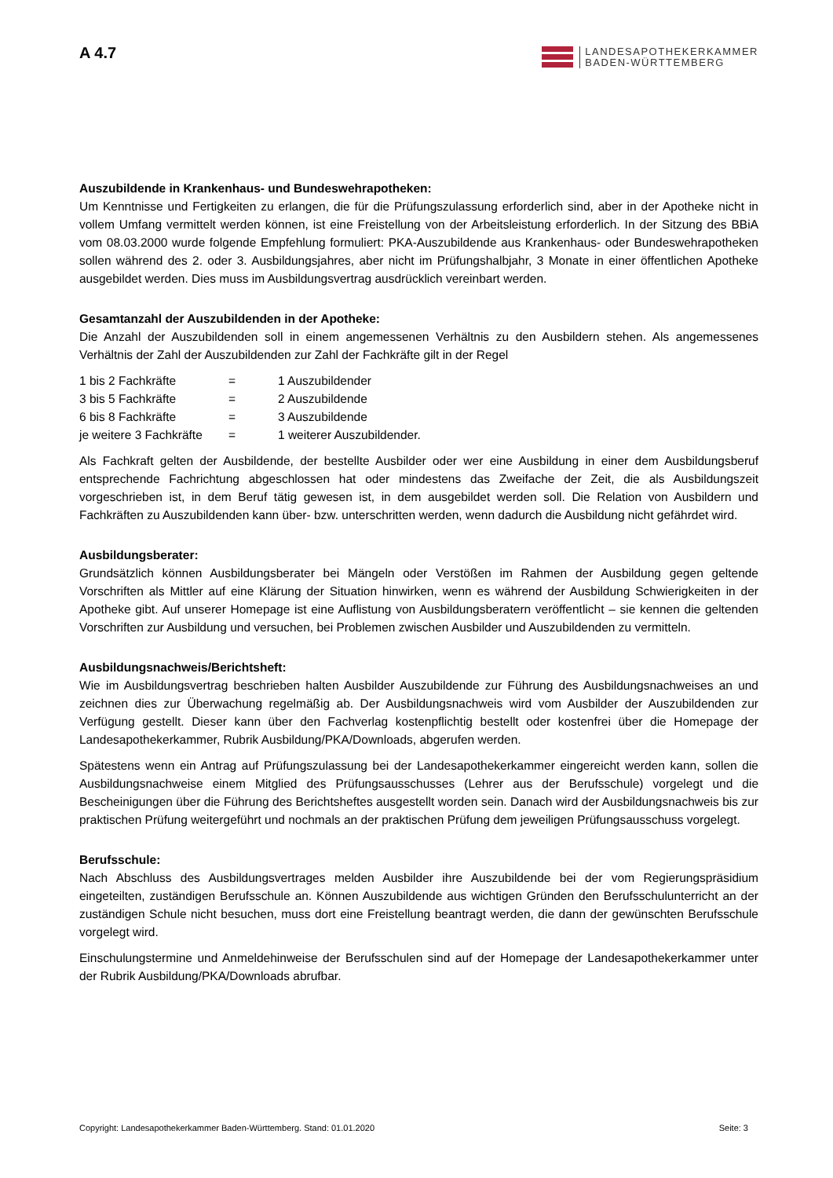A 4.7
LANDESAPOTHEKERKAMMER
BADEN-WÜRTTEMBERG
Auszubildende in Krankenhaus- und Bundeswehrapotheken:
Um Kenntnisse und Fertigkeiten zu erlangen, die für die Prüfungszulassung erforderlich sind, aber in der Apotheke nicht in vollem Umfang vermittelt werden können, ist eine Freistellung von der Arbeitsleistung erforderlich. In der Sitzung des BBiA vom 08.03.2000 wurde folgende Empfehlung formuliert: PKA-Auszubildende aus Krankenhaus- oder Bundeswehrapotheken sollen während des 2. oder 3. Ausbildungsjahres, aber nicht im Prüfungshalbjahr, 3 Monate in einer öffentlichen Apotheke ausgebildet werden. Dies muss im Ausbildungsvertrag ausdrücklich vereinbart werden.
Gesamtanzahl der Auszubildenden in der Apotheke:
Die Anzahl der Auszubildenden soll in einem angemessenen Verhältnis zu den Ausbildern stehen. Als angemessenes Verhältnis der Zahl der Auszubildenden zur Zahl der Fachkräfte gilt in der Regel
| 1 bis 2 Fachkräfte | = | 1 Auszubildender |
| 3 bis 5 Fachkräfte | = | 2 Auszubildende |
| 6 bis 8 Fachkräfte | = | 3 Auszubildende |
| je weitere 3 Fachkräfte | = | 1 weiterer Auszubildender. |
Als Fachkraft gelten der Ausbildende, der bestellte Ausbilder oder wer eine Ausbildung in einer dem Ausbildungsberuf entsprechende Fachrichtung abgeschlossen hat oder mindestens das Zweifache der Zeit, die als Ausbildungszeit vorgeschrieben ist, in dem Beruf tätig gewesen ist, in dem ausgebildet werden soll. Die Relation von Ausbildern und Fachkräften zu Auszubildenden kann über- bzw. unterschritten werden, wenn dadurch die Ausbildung nicht gefährdet wird.
Ausbildungsberater:
Grundsätzlich können Ausbildungsberater bei Mängeln oder Verstößen im Rahmen der Ausbildung gegen geltende Vorschriften als Mittler auf eine Klärung der Situation hinwirken, wenn es während der Ausbildung Schwierigkeiten in der Apotheke gibt. Auf unserer Homepage ist eine Auflistung von Ausbildungsberatern veröffentlicht – sie kennen die geltenden Vorschriften zur Ausbildung und versuchen, bei Problemen zwischen Ausbilder und Auszubildenden zu vermitteln.
Ausbildungsnachweis/Berichtsheft:
Wie im Ausbildungsvertrag beschrieben halten Ausbilder Auszubildende zur Führung des Ausbildungsnachweises an und zeichnen dies zur Überwachung regelmäßig ab. Der Ausbildungsnachweis wird vom Ausbilder der Auszubildenden zur Verfügung gestellt. Dieser kann über den Fachverlag kostenpflichtig bestellt oder kostenfrei über die Homepage der Landesapothekerkammer, Rubrik Ausbildung/PKA/Downloads, abgerufen werden.
Spätestens wenn ein Antrag auf Prüfungszulassung bei der Landesapothekerkammer eingereicht werden kann, sollen die Ausbildungsnachweise einem Mitglied des Prüfungsausschusses (Lehrer aus der Berufsschule) vorgelegt und die Bescheinigungen über die Führung des Berichtsheftes ausgestellt worden sein. Danach wird der Ausbildungsnachweis bis zur praktischen Prüfung weitergeführt und nochmals an der praktischen Prüfung dem jeweiligen Prüfungsausschuss vorgelegt.
Berufsschule:
Nach Abschluss des Ausbildungsvertrages melden Ausbilder ihre Auszubildende bei der vom Regierungspräsidium eingeteilten, zuständigen Berufsschule an. Können Auszubildende aus wichtigen Gründen den Berufsschulunterricht an der zuständigen Schule nicht besuchen, muss dort eine Freistellung beantragt werden, die dann der gewünschten Berufsschule vorgelegt wird.
Einschulungstermine und Anmeldehinweise der Berufsschulen sind auf der Homepage der Landesapothekerkammer unter der Rubrik Ausbildung/PKA/Downloads abrufbar.
Copyright: Landesapothekerkammer Baden-Württemberg. Stand: 01.01.2020 Seite: 3